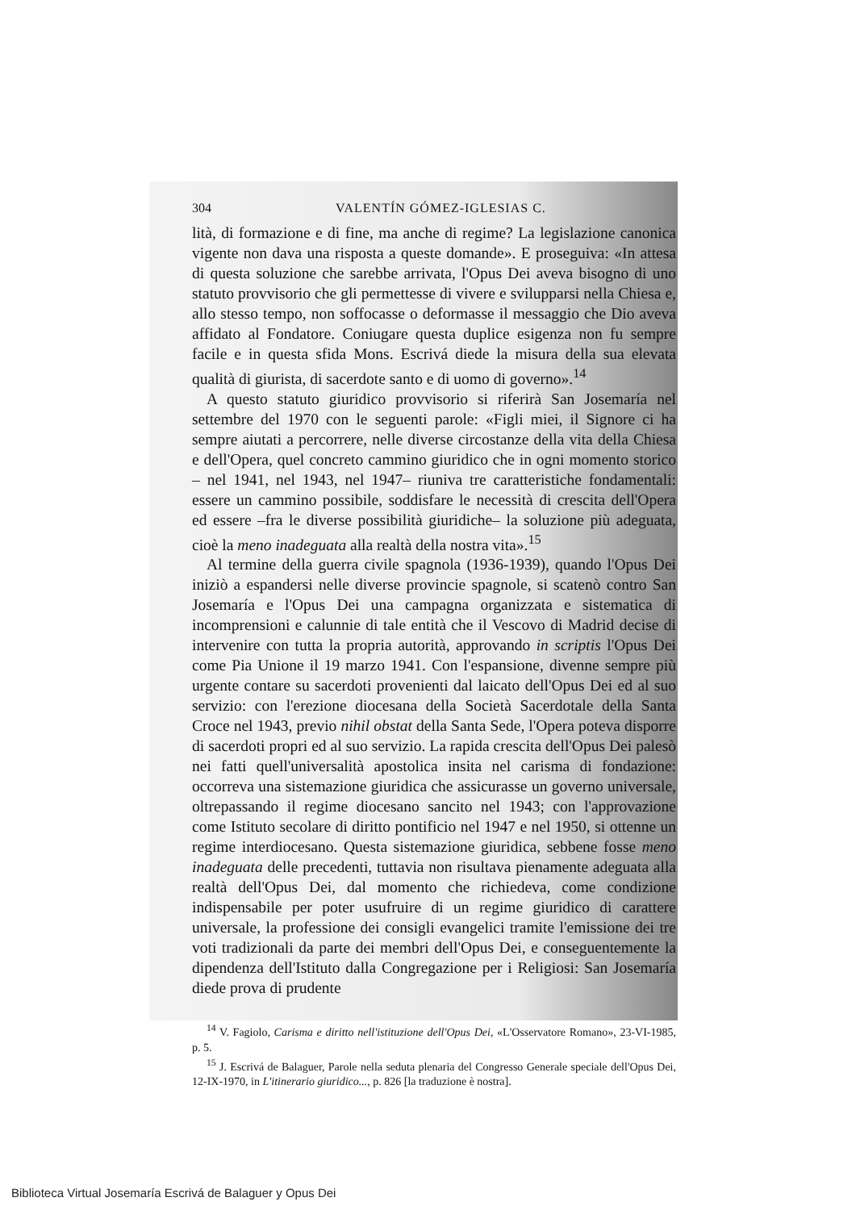304 VALENTÍN GÓMEZ-IGLESIAS C.
lità, di formazione e di fine, ma anche di regime? La legislazione canonica vigente non dava una risposta a queste domande». E proseguiva: «In attesa di questa soluzione che sarebbe arrivata, l'Opus Dei aveva bisogno di uno statuto provvisorio che gli permettesse di vivere e svilupparsi nella Chiesa e, allo stesso tempo, non soffocasse o deformasse il messaggio che Dio aveva affidato al Fondatore. Coniugare questa duplice esigenza non fu sempre facile e in questa sfida Mons. Escrivá diede la misura della sua elevata qualità di giurista, di sacerdote santo e di uomo di governo».<sup>14</sup>
A questo statuto giuridico provvisorio si riferirà San Josemaría nel settembre del 1970 con le seguenti parole: «Figli miei, il Signore ci ha sempre aiutati a percorrere, nelle diverse circostanze della vita della Chiesa e dell'Opera, quel concreto cammino giuridico che in ogni momento storico – nel 1941, nel 1943, nel 1947– riuniva tre caratteristiche fondamentali: essere un cammino possibile, soddisfare le necessità di crescita dell'Opera ed essere –fra le diverse possibilità giuridiche– la soluzione più adeguata, cioè la meno inadeguata alla realtà della nostra vita».<sup>15</sup>
Al termine della guerra civile spagnola (1936-1939), quando l'Opus Dei iniziò a espandersi nelle diverse provincie spagnole, si scatenò contro San Josemaría e l'Opus Dei una campagna organizzata e sistematica di incomprensioni e calunnie di tale entità che il Vescovo di Madrid decise di intervenire con tutta la propria autorità, approvando in scriptis l'Opus Dei come Pia Unione il 19 marzo 1941. Con l'espansione, divenne sempre più urgente contare su sacerdoti provenienti dal laicato dell'Opus Dei ed al suo servizio: con l'erezione diocesana della Società Sacerdotale della Santa Croce nel 1943, previo nihil obstat della Santa Sede, l'Opera poteva disporre di sacerdoti propri ed al suo servizio. La rapida crescita dell'Opus Dei palesò nei fatti quell'universalità apostolica insita nel carisma di fondazione: occorreva una sistemazione giuridica che assicurasse un governo universale, oltrepassando il regime diocesano sancito nel 1943; con l'approvazione come Istituto secolare di diritto pontificio nel 1947 e nel 1950, si ottenne un regime interdiocesano. Questa sistemazione giuridica, sebbene fosse meno inadeguata delle precedenti, tuttavia non risultava pienamente adeguata alla realtà dell'Opus Dei, dal momento che richiedeva, come condizione indispensabile per poter usufruire di un regime giuridico di carattere universale, la professione dei consigli evangelici tramite l'emissione dei tre voti tradizionali da parte dei membri dell'Opus Dei, e conseguentemente la dipendenza dell'Istituto dalla Congregazione per i Religiosi: San Josemaría diede prova di prudente
<sup>14</sup> V. Fagiolo, Carisma e diritto nell'istituzione dell'Opus Dei, «L'Osservatore Romano», 23-VI-1985, p. 5.
<sup>15</sup> J. Escrivá de Balaguer, Parole nella seduta plenaria del Congresso Generale speciale dell'Opus Dei, 12-IX-1970, in L'itinerario giuridico..., p. 826 [la traduzione è nostra].
Biblioteca Virtual Josemaría Escrivá de Balaguer y Opus Dei